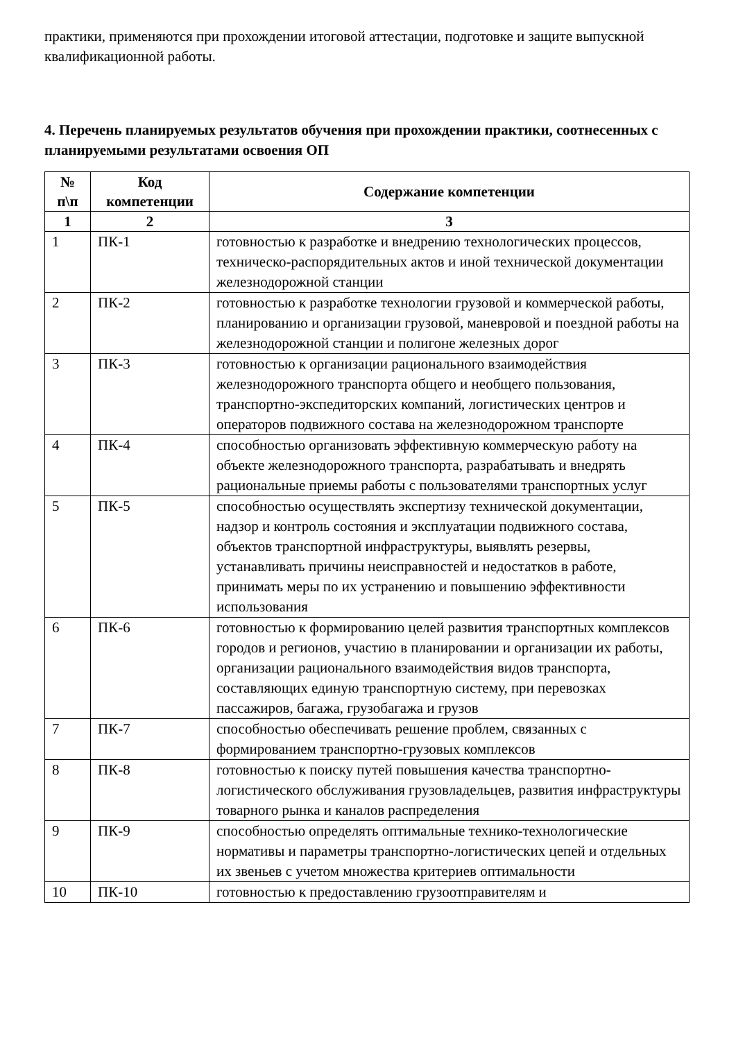практики, применяются при прохождении итоговой аттестации, подготовке и защите выпускной квалификационной работы.
4. Перечень планируемых результатов обучения при прохождении практики, соотнесенных с планируемыми результатами освоения ОП
| № п\п | Код компетенции | Содержание компетенции |
| --- | --- | --- |
| 1 | 2 | 3 |
| 1 | ПК-1 | готовностью к разработке и внедрению технологических процессов, техническо-распорядительных актов и иной технической документации железнодорожной станции |
| 2 | ПК-2 | готовностью к разработке технологии грузовой и коммерческой работы, планированию и организации грузовой, маневровой и поездной работы на железнодорожной станции и полигоне железных дорог |
| 3 | ПК-3 | готовностью к организации рационального взаимодействия железнодорожного транспорта общего и необщего пользования, транспортно-экспедиторских компаний, логистических центров и операторов подвижного состава на железнодорожном транспорте |
| 4 | ПК-4 | способностью организовать эффективную коммерческую работу на объекте железнодорожного транспорта, разрабатывать и внедрять рациональные приемы работы с пользователями транспортных услуг |
| 5 | ПК-5 | способностью осуществлять экспертизу технической документации, надзор и контроль состояния и эксплуатации подвижного состава, объектов транспортной инфраструктуры, выявлять резервы, устанавливать причины неисправностей и недостатков в работе, принимать меры по их устранению и повышению эффективности использования |
| 6 | ПК-6 | готовностью к формированию целей развития транспортных комплексов городов и регионов, участию в планировании и организации их работы, организации рационального взаимодействия видов транспорта, составляющих единую транспортную систему, при перевозках пассажиров, багажа, грузобагажа и грузов |
| 7 | ПК-7 | способностью обеспечивать решение проблем, связанных с формированием транспортно-грузовых комплексов |
| 8 | ПК-8 | готовностью к поиску путей повышения качества транспортно-логистического обслуживания грузовладельцев, развития инфраструктуры товарного рынка и каналов распределения |
| 9 | ПК-9 | способностью определять оптимальные технико-технологические нормативы и параметры транспортно-логистических цепей и отдельных их звеньев с учетом множества критериев оптимальности |
| 10 | ПК-10 | готовностью к предоставлению грузоотправителям и |